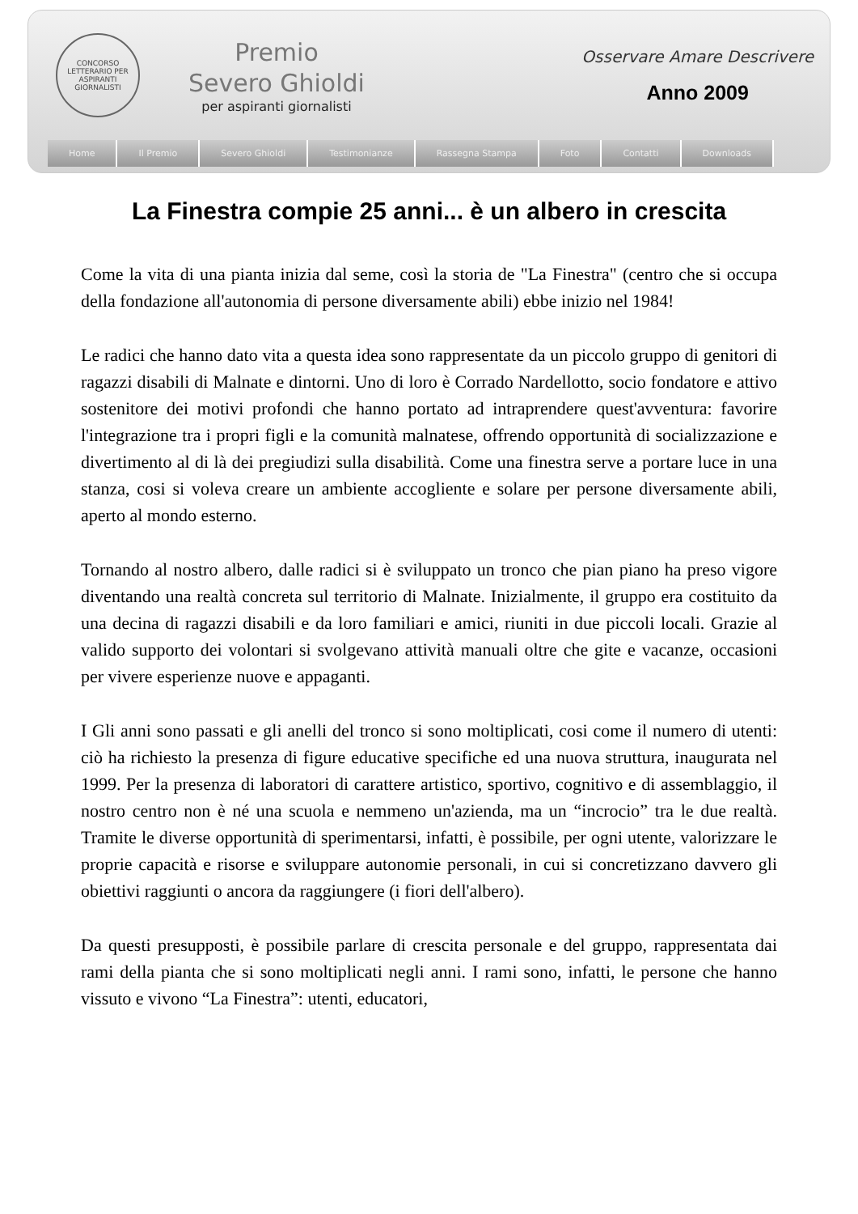CONCORSO LETTERARIO PER ASPIRANTI GIORNALISTI
Premio
Severo Ghioldi
per aspiranti giornalisti
Osservare Amare Descrivere
Anno 2009
Home Il Premio Severo Ghioldi Testimonianze Rassegna Stampa Foto Contatti Downloads
La Finestra compie 25 anni... è un albero in crescita
Come la vita di una pianta inizia dal seme, così la storia de "La Finestra" (centro che si occupa della fondazione all'autonomia di persone diversamente abili) ebbe inizio nel 1984!
Le radici che hanno dato vita a questa idea sono rappresentate da un piccolo gruppo di genitori di ragazzi disabili di Malnate e dintorni. Uno di loro è Corrado Nardellotto, socio fondatore e attivo sostenitore dei motivi profondi che hanno portato ad intraprendere quest'avventura: favorire l'integrazione tra i propri figli e la comunità malnatese, offrendo opportunità di socializzazione e divertimento al di là dei pregiudizi sulla disabilità. Come una finestra serve a portare luce in una stanza, cosi si voleva creare un ambiente accogliente e solare per persone diversamente abili, aperto al mondo esterno.
Tornando al nostro albero, dalle radici si è sviluppato un tronco che pian piano ha preso vigore diventando una realtà concreta sul territorio di Malnate. Inizialmente, il gruppo era costituito da una decina di ragazzi disabili e da loro familiari e amici, riuniti in due piccoli locali. Grazie al valido supporto dei volontari si svolgevano attività manuali oltre che gite e vacanze, occasioni per vivere esperienze nuove e appaganti.
I Gli anni sono passati e gli anelli del tronco si sono moltiplicati, cosi come il numero di utenti: ciò ha richiesto la presenza di figure educative specifiche ed una nuova struttura, inaugurata nel 1999. Per la presenza di laboratori di carattere artistico, sportivo, cognitivo e di assemblaggio, il nostro centro non è né una scuola e nemmeno un'azienda, ma un “incrocio” tra le due realtà. Tramite le diverse opportunità di sperimentarsi, infatti, è possibile, per ogni utente, valorizzare le proprie capacità e risorse e sviluppare autonomie personali, in cui si concretizzano davvero gli obiettivi raggiunti o ancora da raggiungere (i fiori dell'albero).
Da questi presupposti, è possibile parlare di crescita personale e del gruppo, rappresentata dai rami della pianta che si sono moltiplicati negli anni. I rami sono, infatti, le persone che hanno vissuto e vivono “La Finestra”: utenti, educatori,